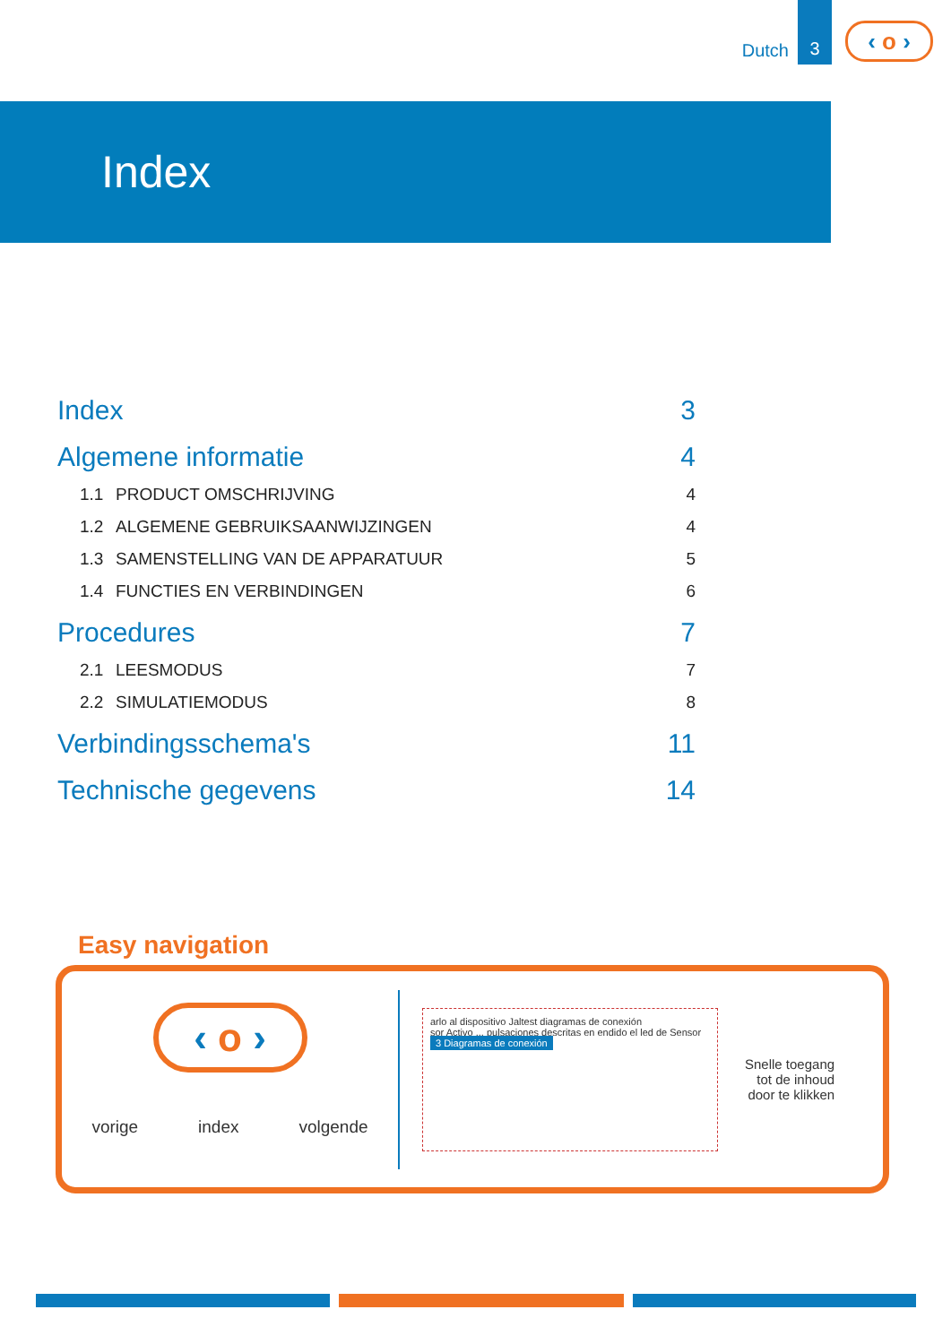Dutch
3
‹ o ›
Index
Index 3
Algemene informatie 4
1.1 PRODUCT OMSCHRIJVING 4
1.2 ALGEMENE GEBRUIKSAANWIJZINGEN 4
1.3 SAMENSTELLING VAN DE APPARATUUR 5
1.4 FUNCTIES EN VERBINDINGEN 6
Procedures 7
2.1 LEESMODUS 7
2.2 SIMULATIEMODUS 8
Verbindingsschema's 11
Technische gegevens 14
Easy navigation
‹ o ›
vorige index volgende
arlo al dispositivo Jaltest diagramas de conexión
sor Activo ... pulsaciones descritas en endido el led de Sensor
3 Diagramas de conexión
Snelle toegang
tot de inhoud
door te klikken